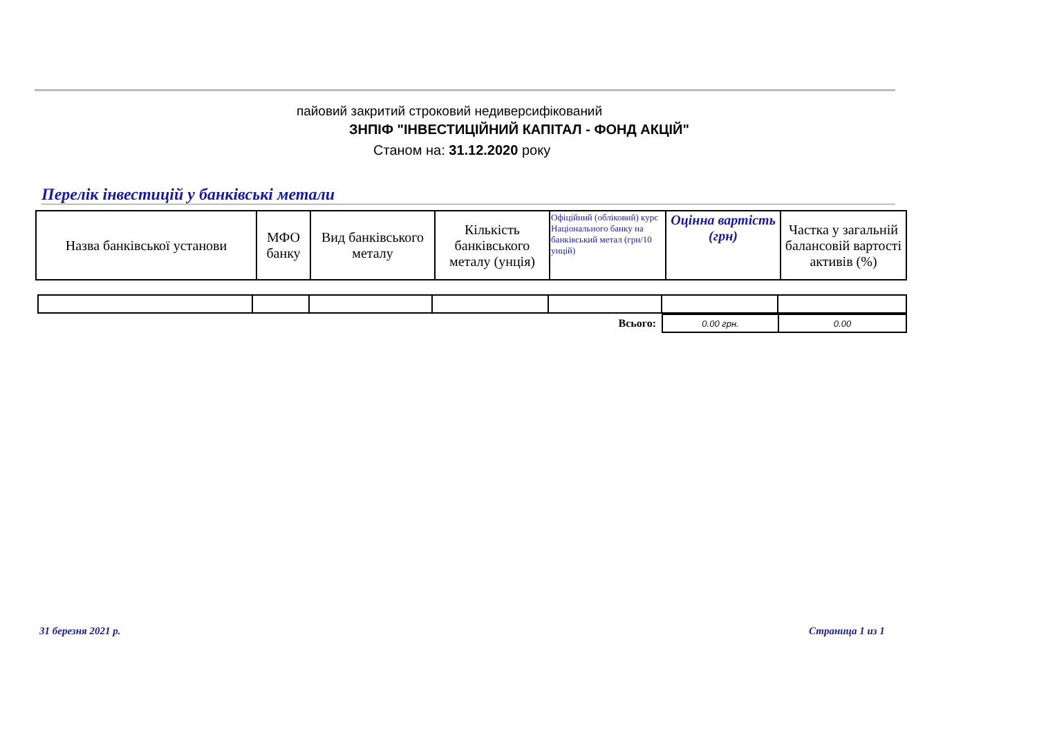пайовий закритий строковий недиверсифікований
ЗНПІФ "ІНВЕСТИЦІЙНИЙ КАПІТАЛ - ФОНД АКЦІЙ"
Станом на: 31.12.2020 року
Перелік інвестицій у банківські метали
| Назва банківської установи | МФО банку | Вид банківського металу | Кількість банківського металу (унція) | Офіційний (обліковий) курс Національного банку на банківський метал (грн/10 унцій) | Оцінна вартість (грн) | Частка у загальній балансовій вартості активів (%) |
| --- | --- | --- | --- | --- | --- | --- |
| Всього: | 0.00 грн. | 0.00 |
31 березня 2021 р. Страница 1 из 1